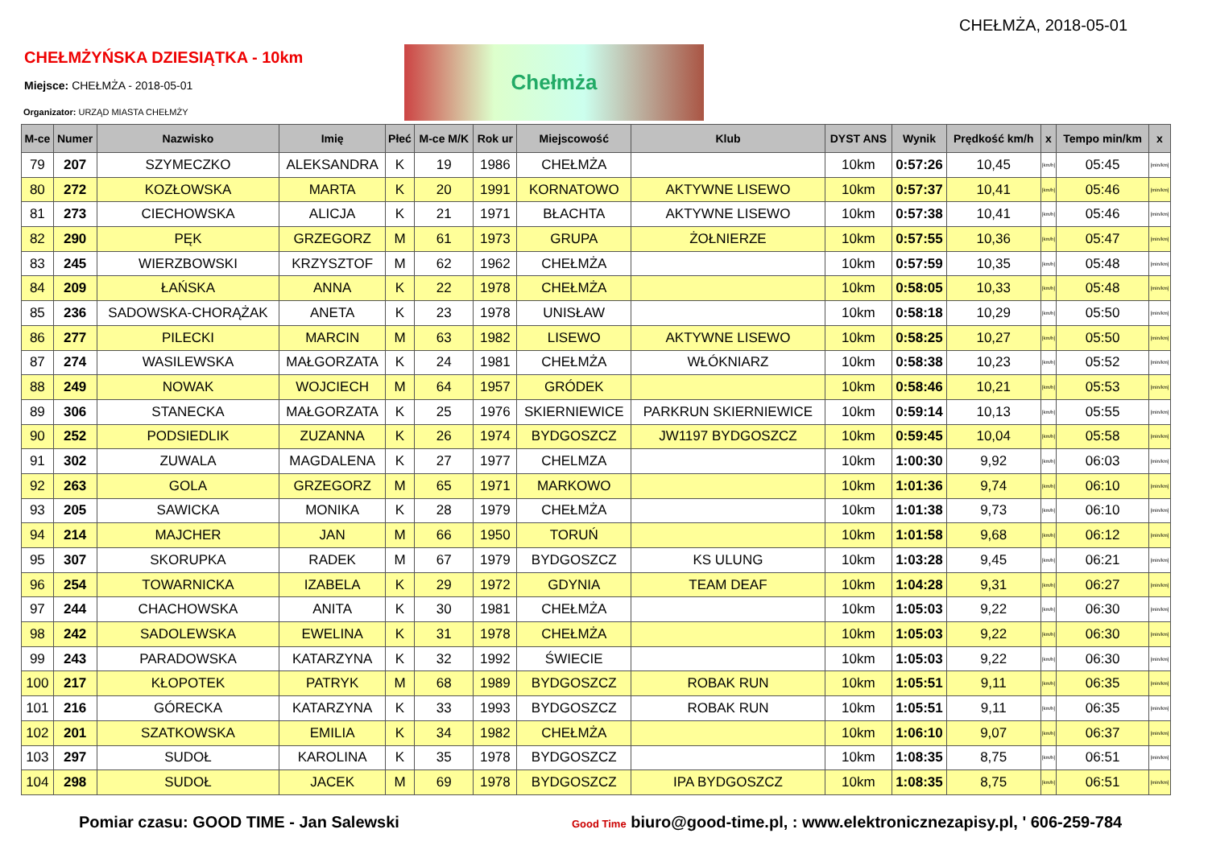CHEŁMŻA, 2018-05-01
CHEŁMŻYŃSKA DZIESIĄTKA - 10km
Miejsce: CHEŁMŻA - 2018-05-01
Organizator: URZĄD MIASTA CHEŁMŻY
Chełmża
| M-ce | Numer | Nazwisko | Imię | Płeć | M-ce M/K | Rok ur | Miejscowość | Klub | DYST ANS | Wynik | Prędkość km/h | x | Tempo min/km | x |
| --- | --- | --- | --- | --- | --- | --- | --- | --- | --- | --- | --- | --- | --- | --- |
| 79 | 207 | SZYMECZKO | ALEKSANDRA | K | 19 | 1986 | CHEŁMŻA | | 10km | 0:57:26 | 10,45 | [km/h] | 05:45 | [min/km] |
| 80 | 272 | KOZŁOWSKA | MARTA | K | 20 | 1991 | KORNATOWO | AKTYWNE LISEWO | 10km | 0:57:37 | 10,41 | [km/h] | 05:46 | [min/km] |
| 81 | 273 | CIECHOWSKA | ALICJA | K | 21 | 1971 | BŁACHTA | AKTYWNE LISEWO | 10km | 0:57:38 | 10,41 | [km/h] | 05:46 | [min/km] |
| 82 | 290 | PĘK | GRZEGORZ | M | 61 | 1973 | GRUPA | ŻOŁNIERZE | 10km | 0:57:55 | 10,36 | [km/h] | 05:47 | [min/km] |
| 83 | 245 | WIERZBOWSKI | KRZYSZTOF | M | 62 | 1962 | CHEŁMŻA | | 10km | 0:57:59 | 10,35 | [km/h] | 05:48 | [min/km] |
| 84 | 209 | ŁAŃSKA | ANNA | K | 22 | 1978 | CHEŁMŻA | | 10km | 0:58:05 | 10,33 | [km/h] | 05:48 | [min/km] |
| 85 | 236 | SADOWSKA-CHORĄŻAK | ANETA | K | 23 | 1978 | UNISŁAW | | 10km | 0:58:18 | 10,29 | [km/h] | 05:50 | [min/km] |
| 86 | 277 | PILECKI | MARCIN | M | 63 | 1982 | LISEWO | AKTYWNE LISEWO | 10km | 0:58:25 | 10,27 | [km/h] | 05:50 | [min/km] |
| 87 | 274 | WASILEWSKA | MAŁGORZATA | K | 24 | 1981 | CHEŁMŻA | WŁÓKNIARZ | 10km | 0:58:38 | 10,23 | [km/h] | 05:52 | [min/km] |
| 88 | 249 | NOWAK | WOJCIECH | M | 64 | 1957 | GRÓDEK | | 10km | 0:58:46 | 10,21 | [km/h] | 05:53 | [min/km] |
| 89 | 306 | STANECKA | MAŁGORZATA | K | 25 | 1976 | SKIERNIEWICE | PARKRUN SKIERNIEWICE | 10km | 0:59:14 | 10,13 | [km/h] | 05:55 | [min/km] |
| 90 | 252 | PODSIEDLIK | ZUZANNA | K | 26 | 1974 | BYDGOSZCZ | JW1197 BYDGOSZCZ | 10km | 0:59:45 | 10,04 | [km/h] | 05:58 | [min/km] |
| 91 | 302 | ZUWALA | MAGDALENA | K | 27 | 1977 | CHELMZA | | 10km | 1:00:30 | 9,92 | [km/h] | 06:03 | [min/km] |
| 92 | 263 | GOLA | GRZEGORZ | M | 65 | 1971 | MARKOWO | | 10km | 1:01:36 | 9,74 | [km/h] | 06:10 | [min/km] |
| 93 | 205 | SAWICKA | MONIKA | K | 28 | 1979 | CHEŁMŻA | | 10km | 1:01:38 | 9,73 | [km/h] | 06:10 | [min/km] |
| 94 | 214 | MAJCHER | JAN | M | 66 | 1950 | TORUŃ | | 10km | 1:01:58 | 9,68 | [km/h] | 06:12 | [min/km] |
| 95 | 307 | SKORUPKA | RADEK | M | 67 | 1979 | BYDGOSZCZ | KS ULUNG | 10km | 1:03:28 | 9,45 | [km/h] | 06:21 | [min/km] |
| 96 | 254 | TOWARNICKA | IZABELA | K | 29 | 1972 | GDYNIA | TEAM DEAF | 10km | 1:04:28 | 9,31 | [km/h] | 06:27 | [min/km] |
| 97 | 244 | CHACHOWSKA | ANITA | K | 30 | 1981 | CHEŁMŻA | | 10km | 1:05:03 | 9,22 | [km/h] | 06:30 | [min/km] |
| 98 | 242 | SADOLEWSKA | EWELINA | K | 31 | 1978 | CHEŁMŻA | | 10km | 1:05:03 | 9,22 | [km/h] | 06:30 | [min/km] |
| 99 | 243 | PARADOWSKA | KATARZYNA | K | 32 | 1992 | ŚWIECIE | | 10km | 1:05:03 | 9,22 | [km/h] | 06:30 | [min/km] |
| 100 | 217 | KŁOPOTEK | PATRYK | M | 68 | 1989 | BYDGOSZCZ | ROBAK RUN | 10km | 1:05:51 | 9,11 | [km/h] | 06:35 | [min/km] |
| 101 | 216 | GÓRECKA | KATARZYNA | K | 33 | 1993 | BYDGOSZCZ | ROBAK RUN | 10km | 1:05:51 | 9,11 | [km/h] | 06:35 | [min/km] |
| 102 | 201 | SZATKOWSKA | EMILIA | K | 34 | 1982 | CHEŁMŻA | | 10km | 1:06:10 | 9,07 | [km/h] | 06:37 | [min/km] |
| 103 | 297 | SUDOŁ | KAROLINA | K | 35 | 1978 | BYDGOSZCZ | | 10km | 1:08:35 | 8,75 | [km/h] | 06:51 | [min/km] |
| 104 | 298 | SUDOŁ | JACEK | M | 69 | 1978 | BYDGOSZCZ | IPA BYDGOSZCZ | 10km | 1:08:35 | 8,75 | [km/h] | 06:51 | [min/km] |
Pomiar czasu: GOOD TIME - Jan Salewski
Good Time biuro@good-time.pl, : www.elektronicznezapisy.pl, ' 606-259-784